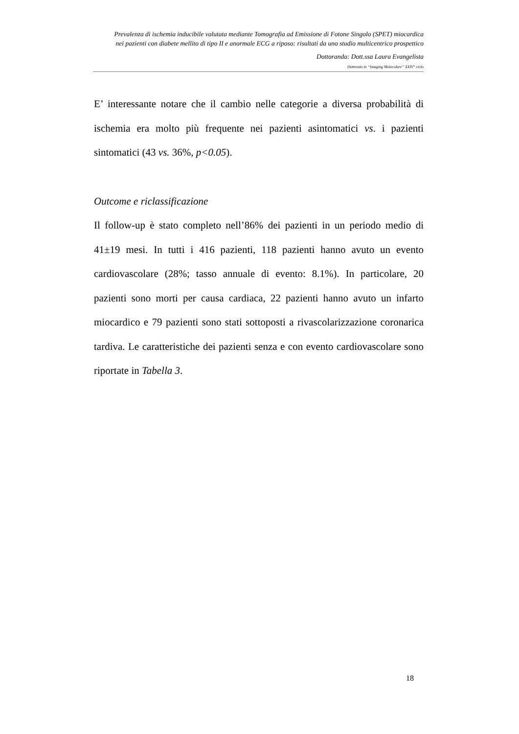Prevalenza di ischemia inducibile valutata mediante Tomografia ad Emissione di Fotone Singolo (SPET) miocardica
nei pazienti con diabete mellito di tipo II e anormale ECG a riposo: risultati da uno studio multicentrico prospettico
Dottoranda: Dott.ssa Laura Evangelista
Dottorato in “Imaging Molecolare” XXIV° ciclo
E’ interessante notare che il cambio nelle categorie a diversa probabilità di ischemia era molto più frequente nei pazienti asintomatici vs. i pazienti sintomatici (43 vs. 36%, p<0.05).
Outcome e riclassificazione
Il follow-up è stato completo nell’86% dei pazienti in un periodo medio di 41±19 mesi. In tutti i 416 pazienti, 118 pazienti hanno avuto un evento cardiovascolare (28%; tasso annuale di evento: 8.1%). In particolare, 20 pazienti sono morti per causa cardiaca, 22 pazienti hanno avuto un infarto miocardico e 79 pazienti sono stati sottoposti a rivascolarizzazione coronarica tardiva. Le caratteristiche dei pazienti senza e con evento cardiovascolare sono riportate in Tabella 3.
18